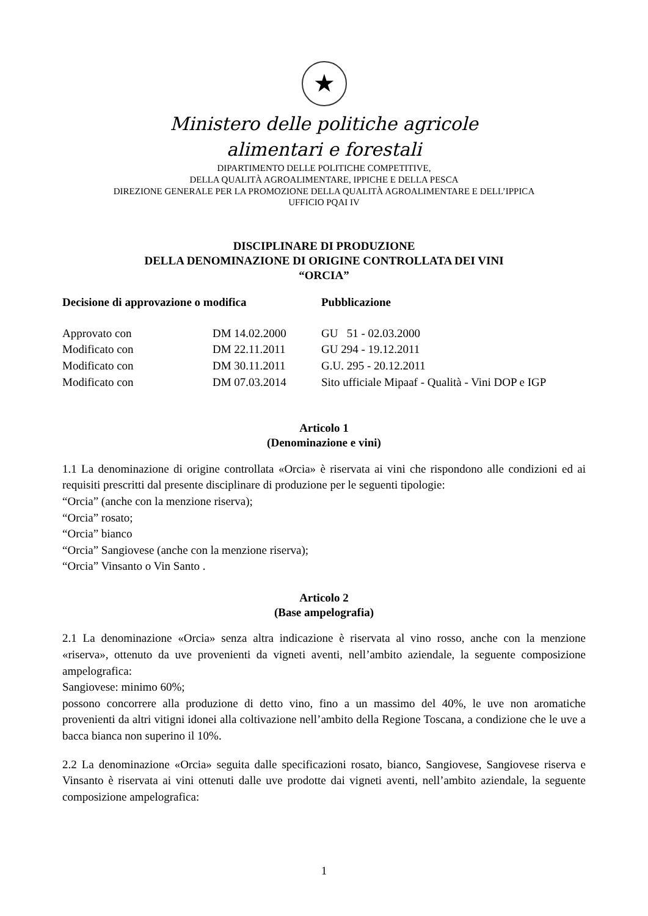★
Ministero delle politiche agricole
alimentari e forestali
DIPARTIMENTO DELLE POLITICHE COMPETITIVE,
DELLA QUALITÀ AGROALIMENTARE, IPPICHE E DELLA PESCA
DIREZIONE GENERALE PER LA PROMOZIONE DELLA QUALITÀ AGROALIMENTARE E DELL’IPPICA
UFFICIO PQAI IV
DISCIPLINARE DI PRODUZIONE
DELLA DENOMINAZIONE DI ORIGINE CONTROLLATA DEI VINI
“ORCIA”
| Decisione di approvazione o modifica | | Pubblicazione |
| --- | --- | --- |
| Approvato con | DM 14.02.2000 | GU 51 - 02.03.2000 |
| Modificato con | DM 22.11.2011 | GU 294 - 19.12.2011 |
| Modificato con | DM 30.11.2011 | G.U. 295 - 20.12.2011 |
| Modificato con | DM 07.03.2014 | Sito ufficiale Mipaaf - Qualità - Vini DOP e IGP |
Articolo 1
(Denominazione e vini)
1.1 La denominazione di origine controllata «Orcia» è riservata ai vini che rispondono alle condizioni ed ai requisiti prescritti dal presente disciplinare di produzione per le seguenti tipologie:
“Orcia” (anche con la menzione riserva);
“Orcia” rosato;
“Orcia” bianco
“Orcia” Sangiovese (anche con la menzione riserva);
“Orcia” Vinsanto o Vin Santo .
Articolo 2
(Base ampelografia)
2.1 La denominazione «Orcia» senza altra indicazione è riservata al vino rosso, anche con la menzione «riserva», ottenuto da uve provenienti da vigneti aventi, nell’ambito aziendale, la seguente composizione ampelografica:
Sangiovese: minimo 60%;
possono concorrere alla produzione di detto vino, fino a un massimo del 40%, le uve non aromatiche provenienti da altri vitigni idonei alla coltivazione nell’ambito della Regione Toscana, a condizione che le uve a bacca bianca non superino il 10%.
2.2 La denominazione «Orcia» seguita dalle specificazioni rosato, bianco, Sangiovese, Sangiovese riserva e Vinsanto è riservata ai vini ottenuti dalle uve prodotte dai vigneti aventi, nell’ambito aziendale, la seguente composizione ampelografica:
1